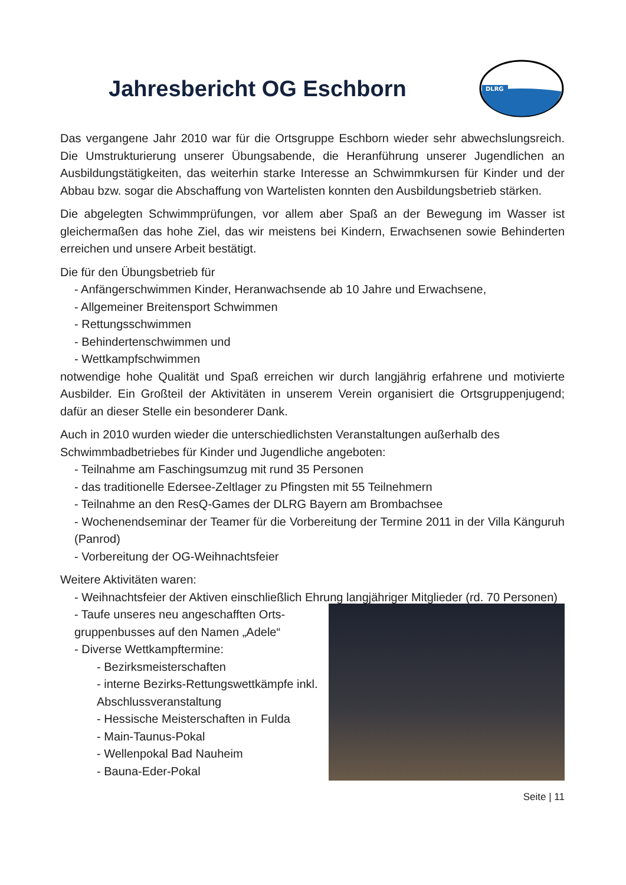Jahresbericht OG Eschborn
DLRG
Das vergangene Jahr 2010 war für die Ortsgruppe Eschborn wieder sehr abwechslungsreich. Die Umstrukturierung unserer Übungsabende, die Heranführung unserer Jugendlichen an Ausbildungstätigkeiten, das weiterhin starke Interesse an Schwimmkursen für Kinder und der Abbau bzw. sogar die Abschaffung von Wartelisten konnten den Ausbildungsbetrieb stärken.
Die abgelegten Schwimmprüfungen, vor allem aber Spaß an der Bewegung im Wasser ist gleichermaßen das hohe Ziel, das wir meistens bei Kindern, Erwachsenen sowie Behinderten erreichen und unsere Arbeit bestätigt.
Die für den Übungsbetrieb für
- Anfängerschwimmen Kinder, Heranwachsende ab 10 Jahre und Erwachsene,
- Allgemeiner Breitensport Schwimmen
- Rettungsschwimmen
- Behindertenschwimmen und
- Wettkampfschwimmen
notwendige hohe Qualität und Spaß erreichen wir durch langjährig erfahrene und motivierte Ausbilder. Ein Großteil der Aktivitäten in unserem Verein organisiert die Ortsgruppenjugend; dafür an dieser Stelle ein besonderer Dank.
Auch in 2010 wurden wieder die unterschiedlichsten Veranstaltungen außerhalb des Schwimmbadbetriebes für Kinder und Jugendliche angeboten:
- Teilnahme am Faschingsumzug mit rund 35 Personen
- das traditionelle Edersee-Zeltlager zu Pfingsten mit 55 Teilnehmern
- Teilnahme an den ResQ-Games der DLRG Bayern am Brombachsee
- Wochenendseminar der Teamer für die Vorbereitung der Termine 2011 in der Villa Känguruh (Panrod)
- Vorbereitung der OG-Weihnachtsfeier
Weitere Aktivitäten waren:
- Weihnachtsfeier der Aktiven einschließlich Ehrung langjähriger Mitglieder (rd. 70 Personen)
- Taufe unseres neu angeschafften Orts-gruppenbusses auf den Namen „Adele“
- Diverse Wettkampftermine:
- Bezirksmeisterschaften
- interne Bezirks-Rettungswettkämpfe inkl. Abschlussveranstaltung
- Hessische Meisterschaften in Fulda
- Main-Taunus-Pokal
- Wellenpokal Bad Nauheim
- Bauna-Eder-Pokal
Seite | 11